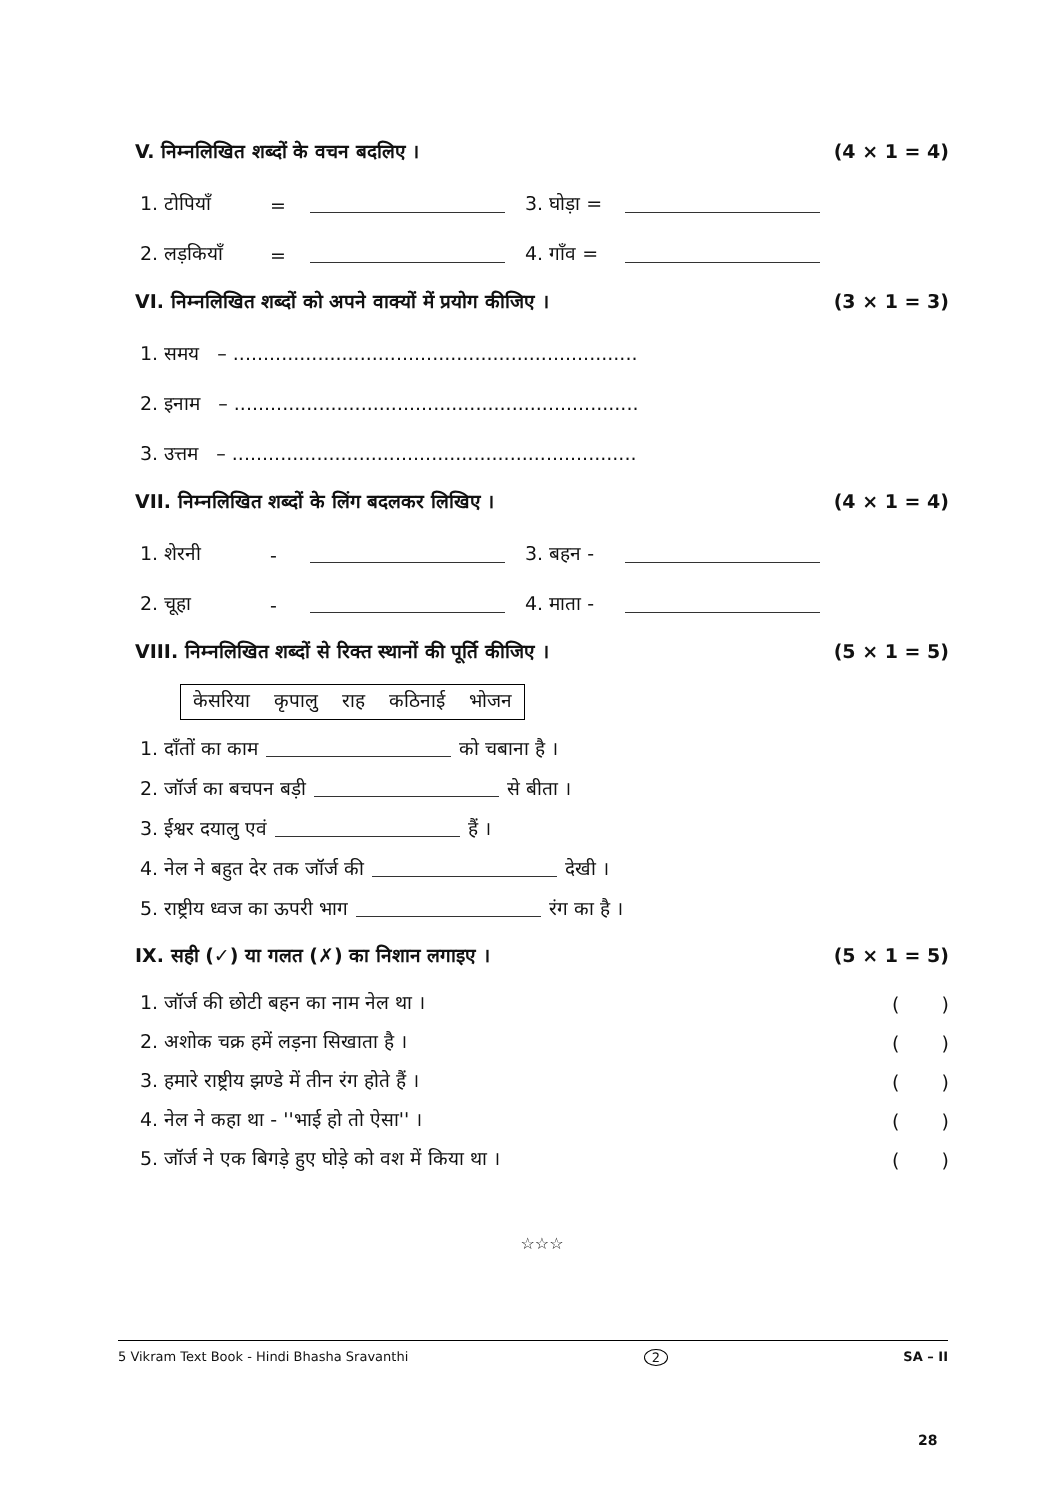V. निम्नलिखित शब्दों के वचन बदलिए । (4 × 1 = 4)
1. टोपियाँ = 3. घोड़ा =
2. लड़कियाँ = 4. गाँव =
VI. निम्नलिखित शब्दों को अपने वाक्यों में प्रयोग कीजिए । (3 × 1 = 3)
1. समय – ...................................................................
2. इनाम – ...................................................................
3. उत्तम – ...................................................................
VII. निम्नलिखित शब्दों के लिंग बदलकर लिखिए । (4 × 1 = 4)
1. शेरनी - 3. बहन -
2. चूहा - 4. माता -
VIII. निम्नलिखित शब्दों से रिक्त स्थानों की पूर्ति कीजिए । (5 × 1 = 5)
केसरिया कृपालु राह कठिनाई भोजन
1. दाँतों का काम को चबाना है ।
2. जॉर्ज का बचपन बड़ी से बीता ।
3. ईश्वर दयालु एवं हैं ।
4. नेल ने बहुत देर तक जॉर्ज की देखी ।
5. राष्ट्रीय ध्वज का ऊपरी भाग रंग का है ।
IX. सही (✓) या गलत (✗) का निशान लगाइए । (5 × 1 = 5)
1. जॉर्ज की छोटी बहन का नाम नेल था । ( )
2. अशोक चक्र हमें लड़ना सिखाता है । ( )
3. हमारे राष्ट्रीय झण्डे में तीन रंग होते हैं । ( )
4. नेल ने कहा था - ''भाई हो तो ऐसा'' । ( )
5. जॉर्ज ने एक बिगड़े हुए घोड़े को वश में किया था । ( )
☆☆☆
5 Vikram Text Book - Hindi Bhasha Sravanthi 2 SA – II
28